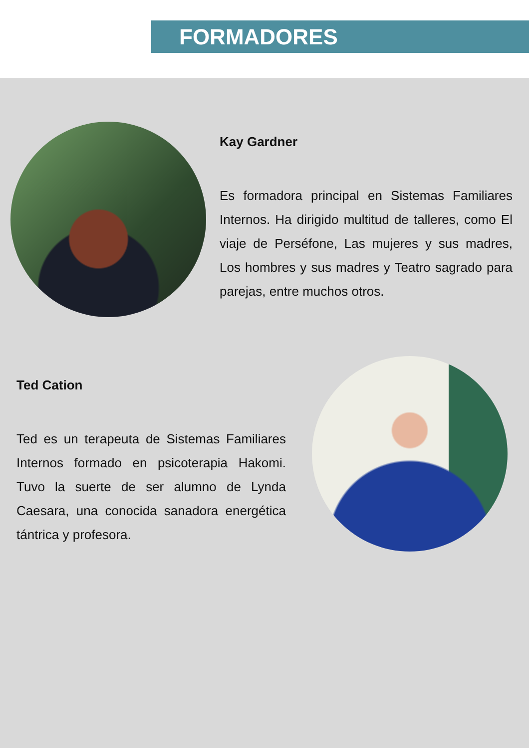FORMADORES
Kay Gardner
Es formadora principal en Sistemas Familiares Internos. Ha dirigido multitud de talleres, como El viaje de Perséfone, Las mujeres y sus madres, Los hombres y sus madres y Teatro sagrado para parejas, entre muchos otros.
Ted Cation
Ted es un terapeuta de Sistemas Familiares Internos formado en psicoterapia Hakomi. Tuvo la suerte de ser alumno de Lynda Caesara, una conocida sanadora energética tántrica y profesora.